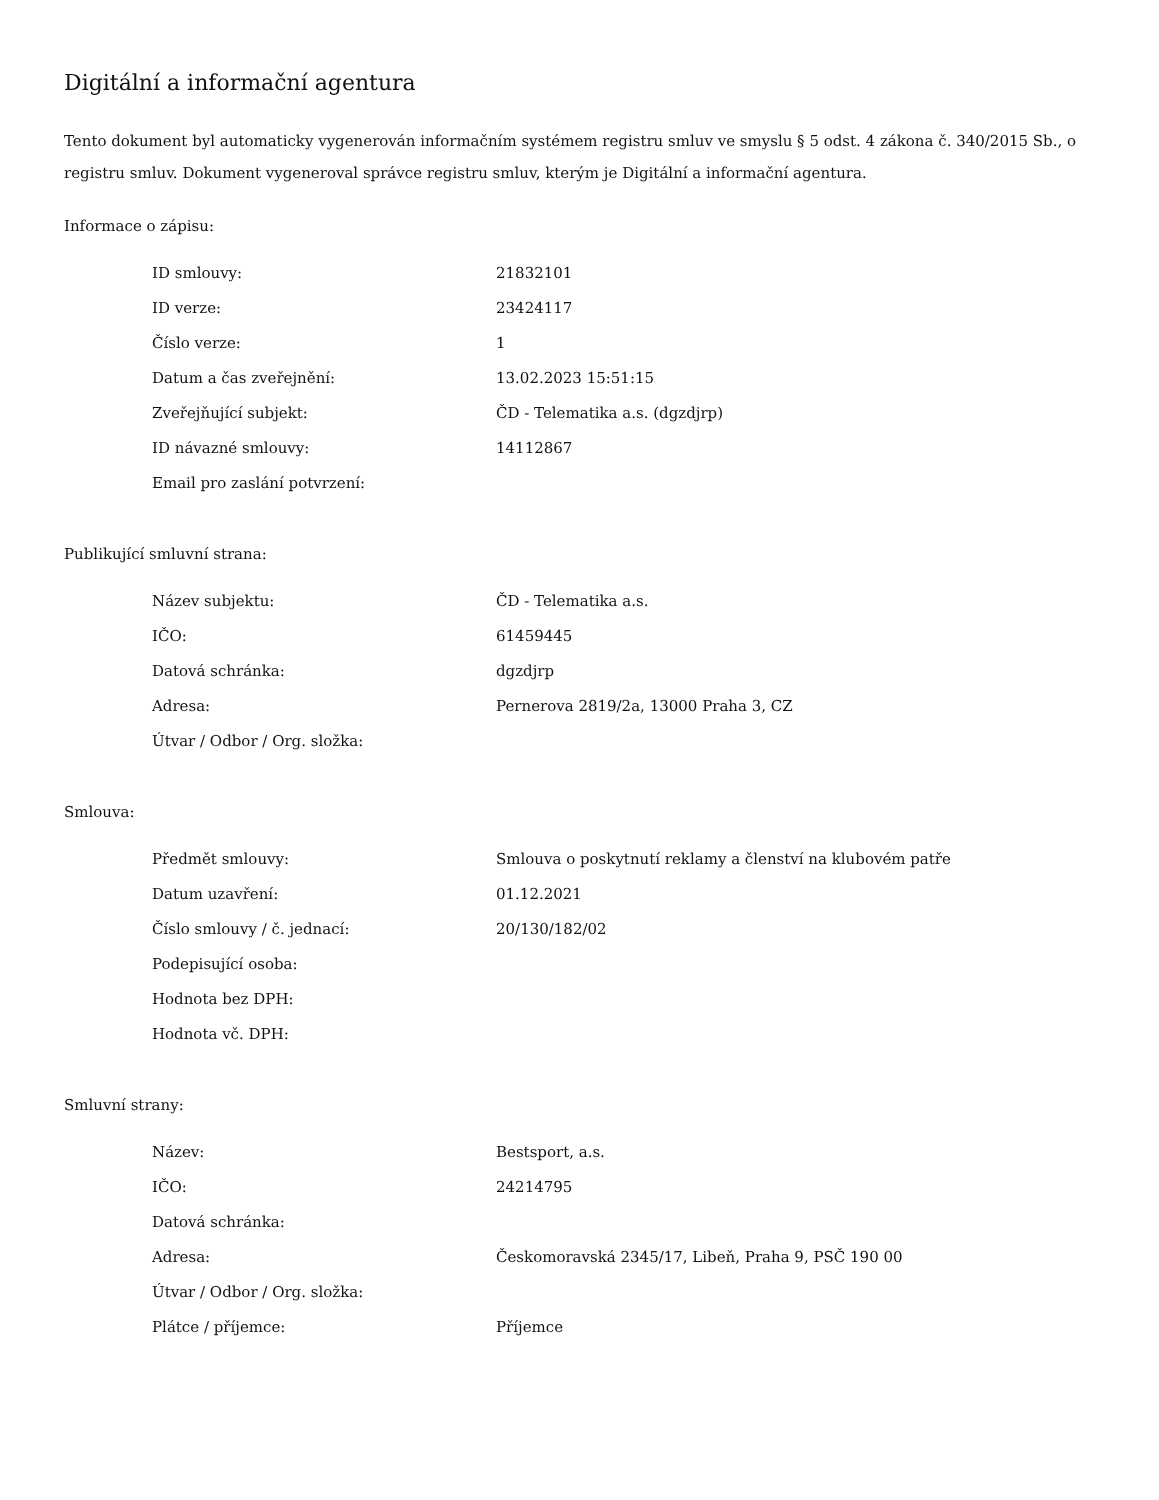Digitální a informační agentura
Tento dokument byl automaticky vygenerován informačním systémem registru smluv ve smyslu § 5 odst. 4 zákona č. 340/2015 Sb., o registru smluv. Dokument vygeneroval správce registru smluv, kterým je Digitální a informační agentura.
Informace o zápisu:
| ID smlouvy: | 21832101 |
| ID verze: | 23424117 |
| Číslo verze: | 1 |
| Datum a čas zveřejnění: | 13.02.2023 15:51:15 |
| Zveřejňující subjekt: | ČD - Telematika a.s. (dgzdjrp) |
| ID návazné smlouvy: | 14112867 |
| Email pro zaslání potvrzení: | |
Publikující smluvní strana:
| Název subjektu: | ČD - Telematika a.s. |
| IČO: | 61459445 |
| Datová schránka: | dgzdjrp |
| Adresa: | Pernerova 2819/2a, 13000 Praha 3, CZ |
| Útvar / Odbor / Org. složka: | |
Smlouva:
| Předmět smlouvy: | Smlouva o poskytnutí reklamy a členství na klubovém patře |
| Datum uzavření: | 01.12.2021 |
| Číslo smlouvy / č. jednací: | 20/130/182/02 |
| Podepisující osoba: | |
| Hodnota bez DPH: | |
| Hodnota vč. DPH: | |
Smluvní strany:
| Název: | Bestsport, a.s. |
| IČO: | 24214795 |
| Datová schránka: | |
| Adresa: | Českomoravská 2345/17, Libeň, Praha 9, PSČ 190 00 |
| Útvar / Odbor / Org. složka: | |
| Plátce / příjemce: | Příjemce |